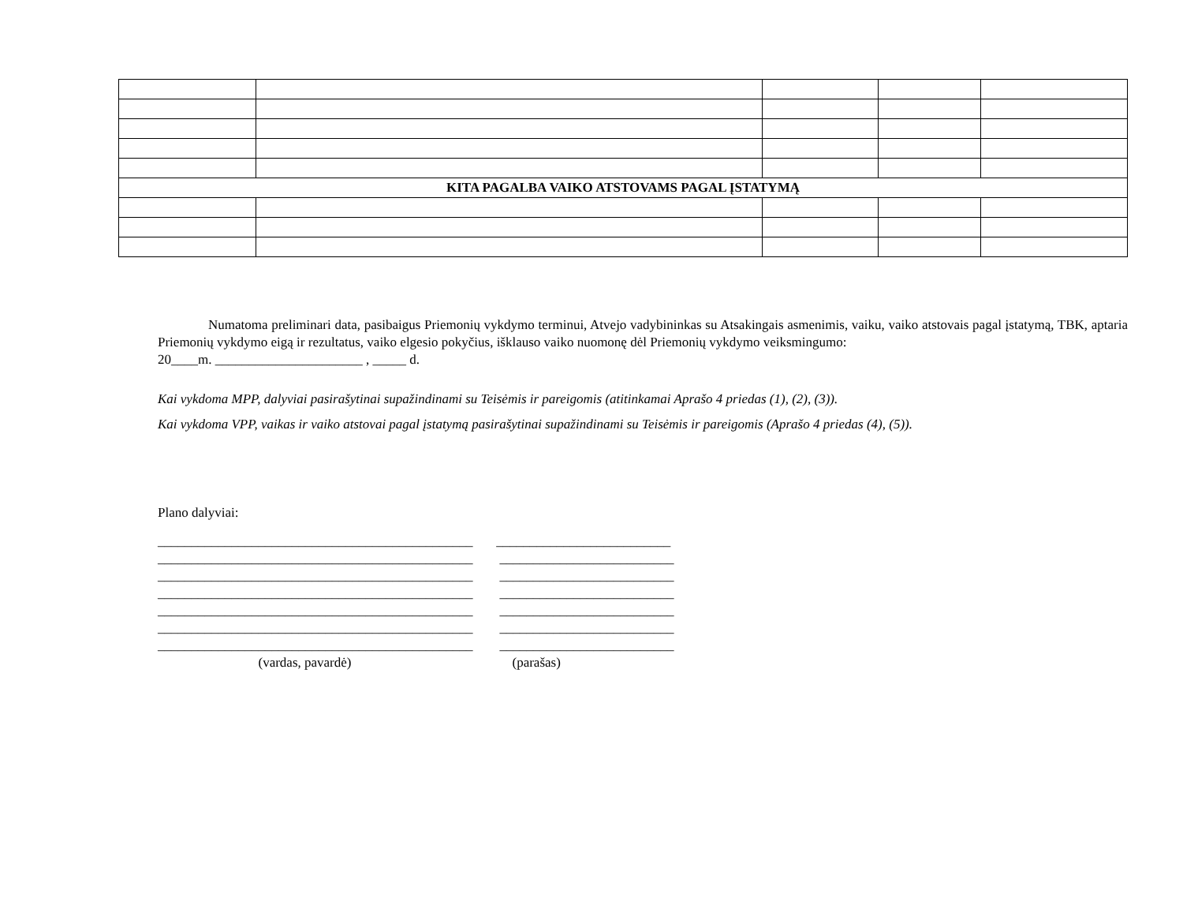| KITA PAGALBA VAIKO ATSTOVAMS PAGAL ĮSTATYMĄ | | | | |
Numatoma preliminari data, pasibaigus Priemonių vykdymo terminui, Atvejo vadybininkas su Atsakingais asmenimis, vaiku, vaiko atstovais pagal įstatymą, TBK, aptaria Priemonių vykdymo eigą ir rezultatus, vaiko elgesio pokyčius, išklauso vaiko nuomonę dėl Priemonių vykdymo veiksmingumo:
20____m. ______________________ , _____ d.
Kai vykdoma MPP, dalyviai pasirašytinai supažindinami su Teisėmis ir pareigomis (atitinkamai Aprašo 4 priedas (1), (2), (3)).
Kai vykdoma VPP, vaikas ir vaiko atstovai pagal įstatymą pasirašytinai supažindinami su Teisėmis ir pareigomis (Aprašo 4 priedas (4), (5)).
Plano dalyviai:
_______________________________________________ __________________________ _______________________________________________ __________________________ _______________________________________________ __________________________ _______________________________________________ __________________________ _______________________________________________ __________________________ _______________________________________________ __________________________ _______________________________________________ __________________________ (vardas, pavardė) (parašas)